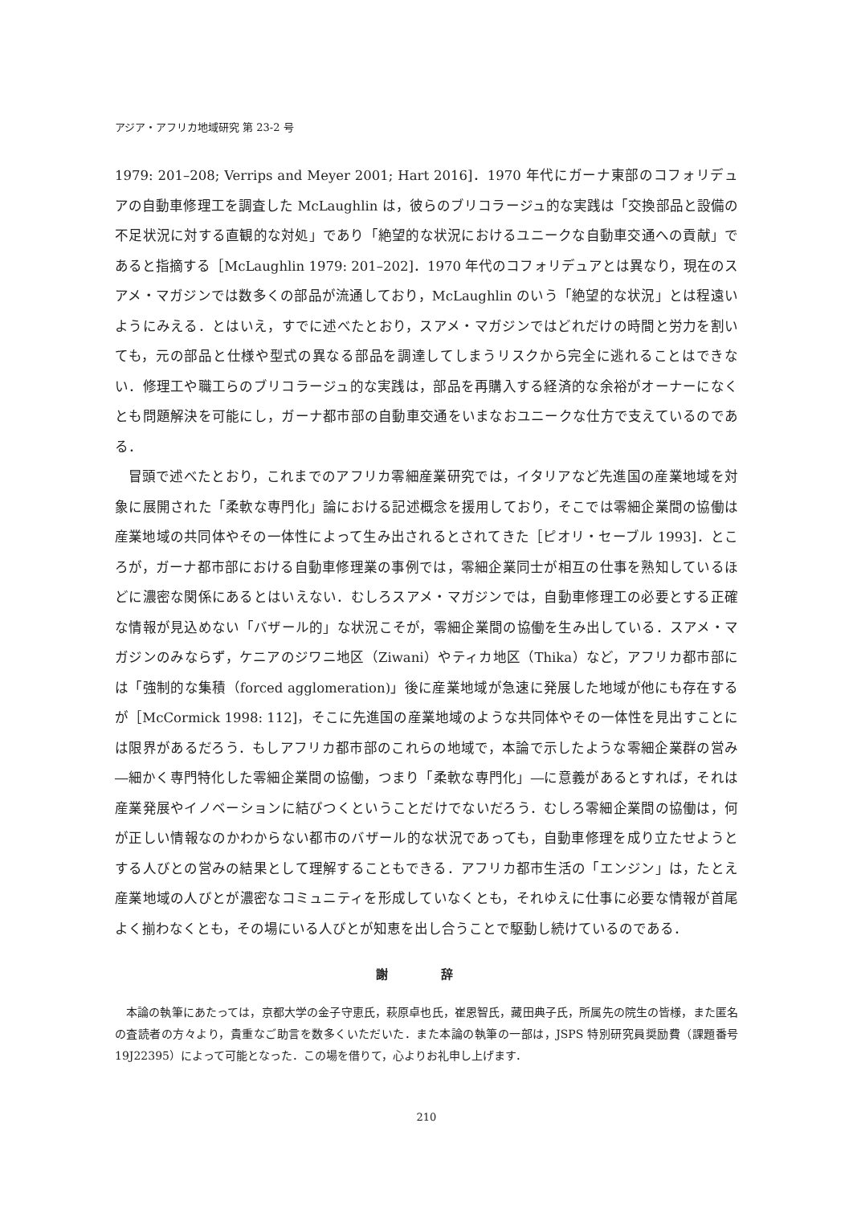アジア・アフリカ地域研究 第 23-2 号
1979: 201–208; Verrips and Meyer 2001; Hart 2016]．1970 年代にガーナ東部のコフォリデュアの自動車修理工を調査した McLaughlin は，彼らのブリコラージュ的な実践は「交換部品と設備の不足状況に対する直観的な対処」であり「絶望的な状況におけるユニークな自動車交通への貢献」であると指摘する［McLaughlin 1979: 201–202]．1970 年代のコフォリデュアとは異なり，現在のスアメ・マガジンでは数多くの部品が流通しており，McLaughlin のいう「絶望的な状況」とは程遠いようにみえる．とはいえ，すでに述べたとおり，スアメ・マガジンではどれだけの時間と労力を割いても，元の部品と仕様や型式の異なる部品を調達してしまうリスクから完全に逃れることはできない．修理工や職工らのブリコラージュ的な実践は，部品を再購入する経済的な余裕がオーナーになくとも問題解決を可能にし，ガーナ都市部の自動車交通をいまなおユニークな仕方で支えているのである．
冒頭で述べたとおり，これまでのアフリカ零細産業研究では，イタリアなど先進国の産業地域を対象に展開された「柔軟な専門化」論における記述概念を援用しており，そこでは零細企業間の協働は産業地域の共同体やその一体性によって生み出されるとされてきた［ピオリ・セーブル 1993]．ところが，ガーナ都市部における自動車修理業の事例では，零細企業同士が相互の仕事を熟知しているほどに濃密な関係にあるとはいえない．むしろスアメ・マガジンでは，自動車修理工の必要とする正確な情報が見込めない「バザール的」な状況こそが，零細企業間の協働を生み出している．スアメ・マガジンのみならず，ケニアのジワニ地区（Ziwani）やティカ地区（Thika）など，アフリカ都市部には「強制的な集積（forced agglomeration)」後に産業地域が急速に発展した地域が他にも存在するが［McCormick 1998: 112]，そこに先進国の産業地域のような共同体やその一体性を見出すことには限界があるだろう．もしアフリカ都市部のこれらの地域で，本論で示したような零細企業群の営み―細かく専門特化した零細企業間の協働，つまり「柔軟な専門化」―に意義があるとすれば，それは産業発展やイノベーションに結びつくということだけでないだろう．むしろ零細企業間の協働は，何が正しい情報なのかわからない都市のバザール的な状況であっても，自動車修理を成り立たせようとする人びとの営みの結果として理解することもできる．アフリカ都市生活の「エンジン」は，たとえ産業地域の人びとが濃密なコミュニティを形成していなくとも，それゆえに仕事に必要な情報が首尾よく揃わなくとも，その場にいる人びとが知恵を出し合うことで駆動し続けているのである．
謝 辞
本論の執筆にあたっては，京都大学の金子守恵氏，萩原卓也氏，崔恩智氏，藏田典子氏，所属先の院生の皆様，また匿名の査読者の方々より，貴重なご助言を数多くいただいた．また本論の執筆の一部は，JSPS 特別研究員奨励費（課題番号 19J22395）によって可能となった．この場を借りて，心よりお礼申し上げます．
210